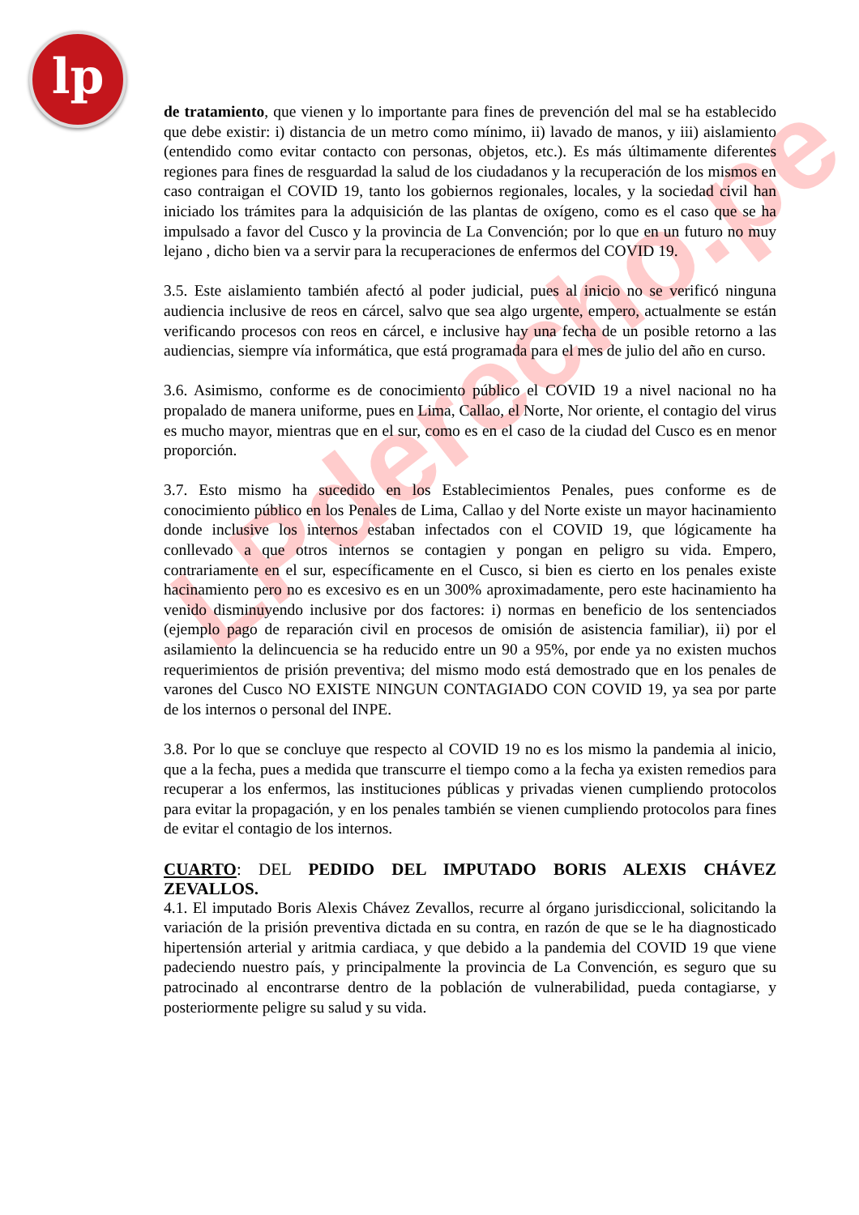lp
LPderecho.pe
de tratamiento, que vienen y lo importante para fines de prevención del mal se ha establecido que debe existir: i) distancia de un metro como mínimo, ii) lavado de manos, y iii) aislamiento (entendido como evitar contacto con personas, objetos, etc.). Es más últimamente diferentes regiones para fines de resguardad la salud de los ciudadanos y la recuperación de los mismos en caso contraigan el COVID 19, tanto los gobiernos regionales, locales, y la sociedad civil han iniciado los trámites para la adquisición de las plantas de oxígeno, como es el caso que se ha impulsado a favor del Cusco y la provincia de La Convención; por lo que en un futuro no muy lejano , dicho bien va a servir para la recuperaciones de enfermos del COVID 19.
3.5. Este aislamiento también afectó al poder judicial, pues al inicio no se verificó ninguna audiencia inclusive de reos en cárcel, salvo que sea algo urgente, empero, actualmente se están verificando procesos con reos en cárcel, e inclusive hay una fecha de un posible retorno a las audiencias, siempre vía informática, que está programada para el mes de julio del año en curso.
3.6. Asimismo, conforme es de conocimiento público el COVID 19 a nivel nacional no ha propalado de manera uniforme, pues en Lima, Callao, el Norte, Nor oriente, el contagio del virus es mucho mayor, mientras que en el sur, como es en el caso de la ciudad del Cusco es en menor proporción.
3.7. Esto mismo ha sucedido en los Establecimientos Penales, pues conforme es de conocimiento público en los Penales de Lima, Callao y del Norte existe un mayor hacinamiento donde inclusive los internos estaban infectados con el COVID 19, que lógicamente ha conllevado a que otros internos se contagien y pongan en peligro su vida. Empero, contrariamente en el sur, específicamente en el Cusco, si bien es cierto en los penales existe hacinamiento pero no es excesivo es en un 300% aproximadamente, pero este hacinamiento ha venido disminuyendo inclusive por dos factores: i) normas en beneficio de los sentenciados (ejemplo pago de reparación civil en procesos de omisión de asistencia familiar), ii) por el asilamiento la delincuencia se ha reducido entre un 90 a 95%, por ende ya no existen muchos requerimientos de prisión preventiva; del mismo modo está demostrado que en los penales de varones del Cusco NO EXISTE NINGUN CONTAGIADO CON COVID 19, ya sea por parte de los internos o personal del INPE.
3.8. Por lo que se concluye que respecto al COVID 19 no es los mismo la pandemia al inicio, que a la fecha, pues a medida que transcurre el tiempo como a la fecha ya existen remedios para recuperar a los enfermos, las instituciones públicas y privadas vienen cumpliendo protocolos para evitar la propagación, y en los penales también se vienen cumpliendo protocolos para fines de evitar el contagio de los internos.
CUARTO: DEL PEDIDO DEL IMPUTADO BORIS ALEXIS CHÁVEZ ZEVALLOS.
4.1. El imputado Boris Alexis Chávez Zevallos, recurre al órgano jurisdiccional, solicitando la variación de la prisión preventiva dictada en su contra, en razón de que se le ha diagnosticado hipertensión arterial y aritmia cardiaca, y que debido a la pandemia del COVID 19 que viene padeciendo nuestro país, y principalmente la provincia de La Convención, es seguro que su patrocinado al encontrarse dentro de la población de vulnerabilidad, pueda contagiarse, y posteriormente peligre su salud y su vida.